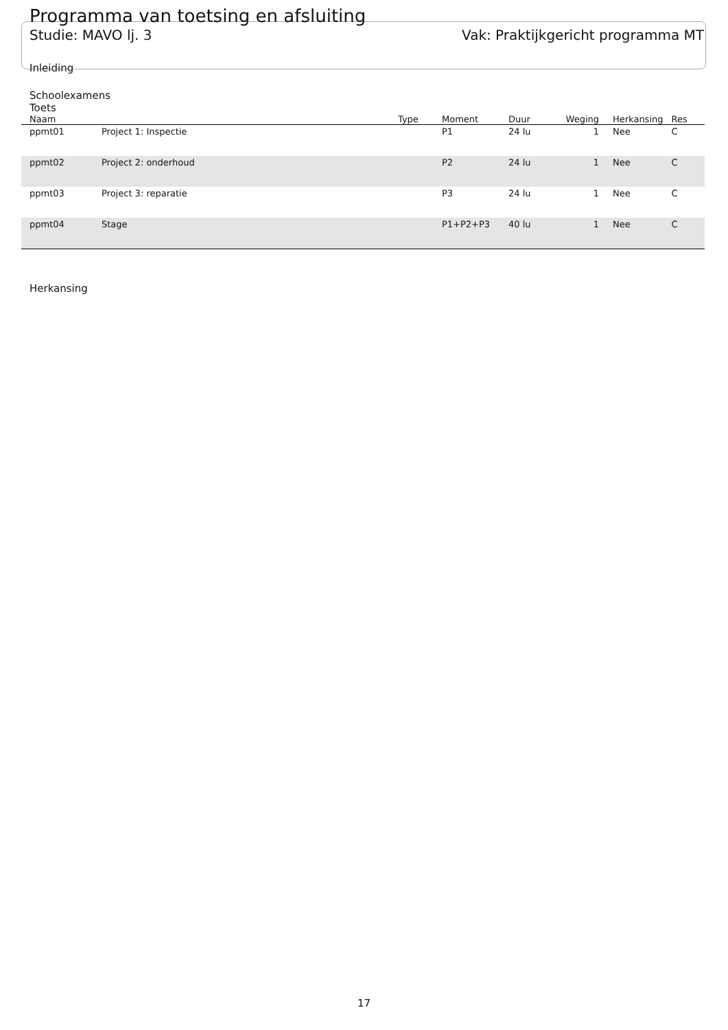Programma van toetsing en afsluiting
Studie: MAVO lj. 3 Vak: Praktijkgericht programma MT
Inleiding
Schoolexamens
Toets
| Naam | | Type | Moment | Duur | Weging | Herkansing | Res |
| --- | --- | --- | --- | --- | --- | --- | --- |
| ppmt01 | Project 1: Inspectie | | P1 | 24 lu | 1 | Nee | C |
| ppmt02 | Project 2: onderhoud | | P2 | 24 lu | 1 | Nee | C |
| ppmt03 | Project 3: reparatie | | P3 | 24 lu | 1 | Nee | C |
| ppmt04 | Stage | | P1+P2+P3 | 40 lu | 1 | Nee | C |
Herkansing
17